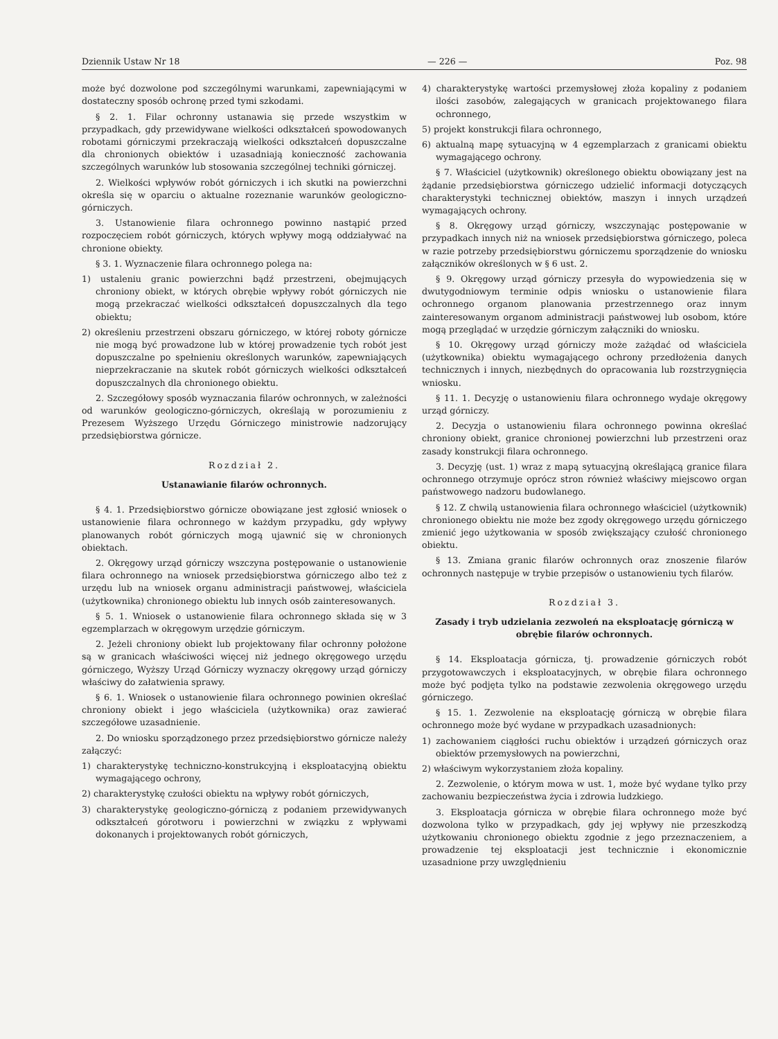Dziennik Ustaw Nr 18 — 226 — Poz. 98
może być dozwolone pod szczególnymi warunkami, zapewniającymi w dostateczny sposób ochronę przed tymi szkodami.
§ 2. 1. Filar ochronny ustanawia się przede wszystkim w przypadkach, gdy przewidywane wielkości odkształceń spowodowanych robotami górniczymi przekraczają wielkości odkształceń dopuszczalne dla chronionych obiektów i uzasadniają konieczność zachowania szczególnych warunków lub stosowania szczególnej techniki górniczej.
2. Wielkości wpływów robót górniczych i ich skutki na powierzchni określa się w oparciu o aktualne rozeznanie warunków geologiczno-górniczych.
3. Ustanowienie filara ochronnego powinno nastąpić przed rozpoczęciem robót górniczych, których wpływy mogą oddziaływać na chronione obiekty.
§ 3. 1. Wyznaczenie filara ochronnego polega na:
1) ustaleniu granic powierzchni bądź przestrzeni, obejmujących chroniony obiekt, w których obrębie wpływy robót górniczych nie mogą przekraczać wielkości odkształceń dopuszczalnych dla tego obiektu;
2) określeniu przestrzeni obszaru górniczego, w której roboty górnicze nie mogą być prowadzone lub w której prowadzenie tych robót jest dopuszczalne po spełnieniu określonych warunków, zapewniających nieprzekraczanie na skutek robót górniczych wielkości odkształceń dopuszczalnych dla chronionego obiektu.
2. Szczegółowy sposób wyznaczania filarów ochronnych, w zależności od warunków geologiczno-górniczych, określają w porozumieniu z Prezesem Wyższego Urzędu Górniczego ministrowie nadzorujący przedsiębiorstwa górnicze.
Rozdział 2.
Ustanawianie filarów ochronnych.
§ 4. 1. Przedsiębiorstwo górnicze obowiązane jest zgłosić wniosek o ustanowienie filara ochronnego w każdym przypadku, gdy wpływy planowanych robót górniczych mogą ujawnić się w chronionych obiektach.
2. Okręgowy urząd górniczy wszczyna postępowanie o ustanowienie filara ochronnego na wniosek przedsiębiorstwa górniczego albo też z urzędu lub na wniosek organu administracji państwowej, właściciela (użytkownika) chronionego obiektu lub innych osób zainteresowanych.
§ 5. 1. Wniosek o ustanowienie filara ochronnego składa się w 3 egzemplarzach w okręgowym urzędzie górniczym.
2. Jeżeli chroniony obiekt lub projektowany filar ochronny położone są w granicach właściwości więcej niż jednego okręgowego urzędu górniczego, Wyższy Urząd Górniczy wyznaczy okręgowy urząd górniczy właściwy do załatwienia sprawy.
§ 6. 1. Wniosek o ustanowienie filara ochronnego powinien określać chroniony obiekt i jego właściciela (użytkownika) oraz zawierać szczegółowe uzasadnienie.
2. Do wniosku sporządzonego przez przedsiębiorstwo górnicze należy załączyć:
1) charakterystykę techniczno-konstrukcyjną i eksploatacyjną obiektu wymagającego ochrony,
2) charakterystykę czułości obiektu na wpływy robót górniczych,
3) charakterystykę geologiczno-górniczą z podaniem przewidywanych odkształceń górotworu i powierzchni w związku z wpływami dokonanych i projektowanych robót górniczych,
4) charakterystykę wartości przemysłowej złoża kopaliny z podaniem ilości zasobów, zalegających w granicach projektowanego filara ochronnego,
5) projekt konstrukcji filara ochronnego,
6) aktualną mapę sytuacyjną w 4 egzemplarzach z granicami obiektu wymagającego ochrony.
§ 7. Właściciel (użytkownik) określonego obiektu obowiązany jest na żądanie przedsiębiorstwa górniczego udzielić informacji dotyczących charakterystyki technicznej obiektów, maszyn i innych urządzeń wymagających ochrony.
§ 8. Okręgowy urząd górniczy, wszczynając postępowanie w przypadkach innych niż na wniosek przedsiębiorstwa górniczego, poleca w razie potrzeby przedsiębiorstwu górniczemu sporządzenie do wniosku załączników określonych w § 6 ust. 2.
§ 9. Okręgowy urząd górniczy przesyła do wypowiedzenia się w dwutygodniowym terminie odpis wniosku o ustanowienie filara ochronnego organom planowania przestrzennego oraz innym zainteresowanym organom administracji państwowej lub osobom, które mogą przeglądać w urzędzie górniczym załączniki do wniosku.
§ 10. Okręgowy urząd górniczy może zażądać od właściciela (użytkownika) obiektu wymagającego ochrony przedłożenia danych technicznych i innych, niezbędnych do opracowania lub rozstrzygnięcia wniosku.
§ 11. 1. Decyzję o ustanowieniu filara ochronnego wydaje okręgowy urząd górniczy.
2. Decyzja o ustanowieniu filara ochronnego powinna określać chroniony obiekt, granice chronionej powierzchni lub przestrzeni oraz zasady konstrukcji filara ochronnego.
3. Decyzję (ust. 1) wraz z mapą sytuacyjną określającą granice filara ochronnego otrzymuje oprócz stron również właściwy miejscowo organ państwowego nadzoru budowlanego.
§ 12. Z chwilą ustanowienia filara ochronnego właściciel (użytkownik) chronionego obiektu nie może bez zgody okręgowego urzędu górniczego zmienić jego użytkowania w sposób zwiększający czułość chronionego obiektu.
§ 13. Zmiana granic filarów ochronnych oraz znoszenie filarów ochronnych następuje w trybie przepisów o ustanowieniu tych filarów.
Rozdział 3.
Zasady i tryb udzielania zezwoleń na eksploatację górniczą w obrębie filarów ochronnych.
§ 14. Eksploatacja górnicza, tj. prowadzenie górniczych robót przygotowawczych i eksploatacyjnych, w obrębie filara ochronnego może być podjęta tylko na podstawie zezwolenia okręgowego urzędu górniczego.
§ 15. 1. Zezwolenie na eksploatację górniczą w obrębie filara ochronnego może być wydane w przypadkach uzasadnionych:
1) zachowaniem ciągłości ruchu obiektów i urządzeń górniczych oraz obiektów przemysłowych na powierzchni,
2) właściwym wykorzystaniem złoża kopaliny.
2. Zezwolenie, o którym mowa w ust. 1, może być wydane tylko przy zachowaniu bezpieczeństwa życia i zdrowia ludzkiego.
3. Eksploatacja górnicza w obrębie filara ochronnego może być dozwolona tylko w przypadkach, gdy jej wpływy nie przeszkodzą użytkowaniu chronionego obiektu zgodnie z jego przeznaczeniem, a prowadzenie tej eksploatacji jest technicznie i ekonomicznie uzasadnione przy uwzględnieniu